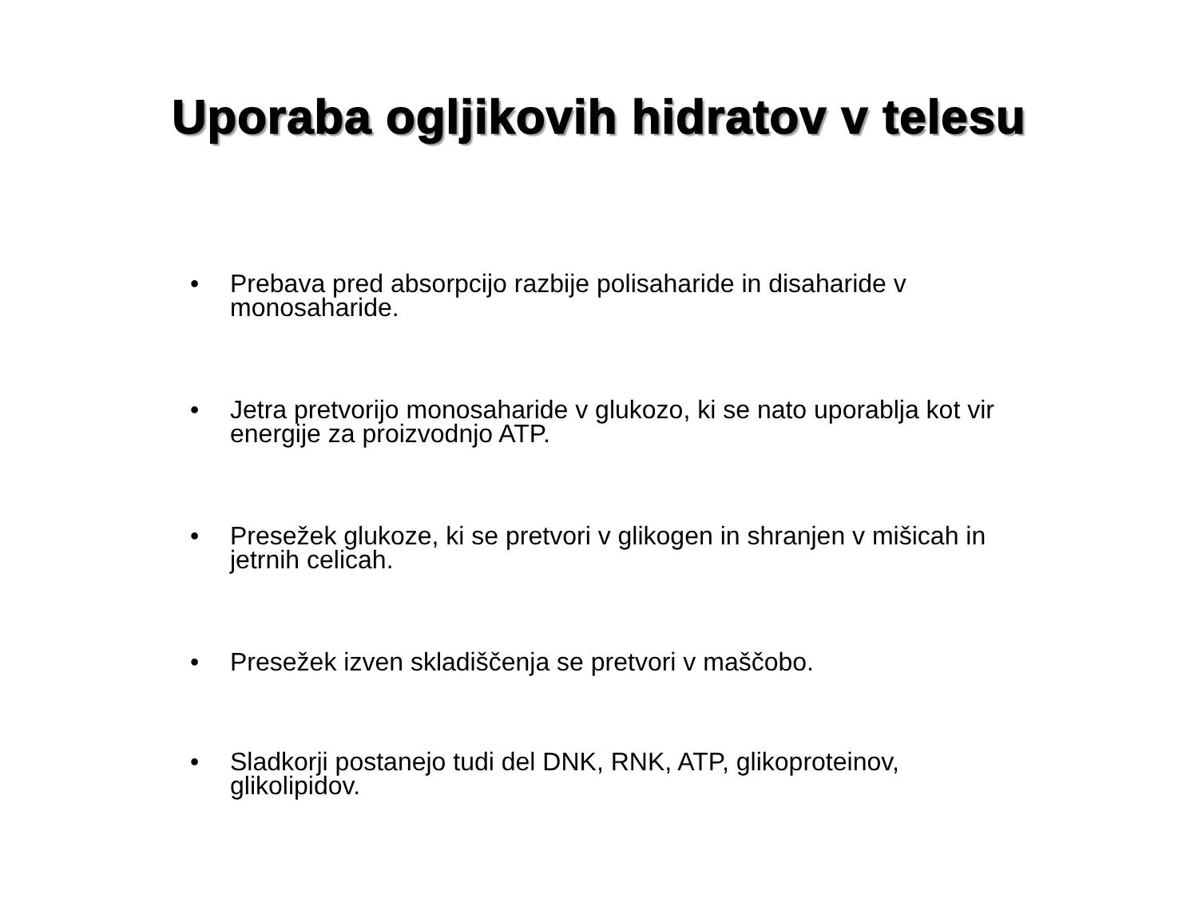Uporaba ogljikovih hidratov v telesu
• Prebava pred absorpcijo razbije polisaharide in disaharide v monosaharide.
• Jetra pretvorijo monosaharide v glukozo, ki se nato uporablja kot vir energije za proizvodnjo ATP.
• Presežek glukoze, ki se pretvori v glikogen in shranjen v mišicah in jetrnih celicah.
• Presežek izven skladiščenja se pretvori v maščobo.
• Sladkorji postanejo tudi del DNK, RNK, ATP, glikoproteinov, glikolipidov.